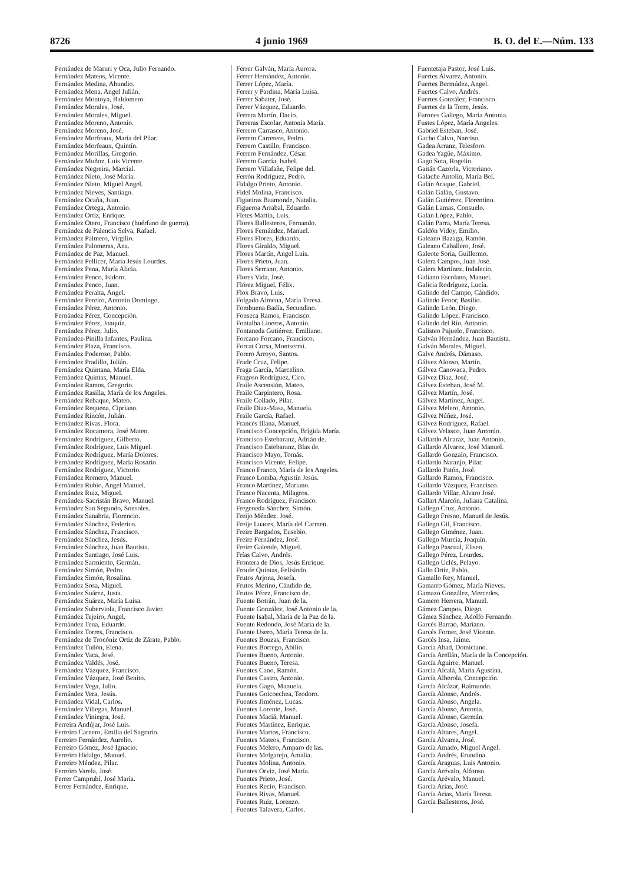8726 4 junio 1969 B. O. del E.—Núm. 133
Fernández de Maruri y Oca, Julio Fernando.
Fernández Mateos, Vicente.
Fernández Medina, Abundio.
Fernández Mena, Angel Julián.
Fernández Montoya, Baldomero.
Fernández Morales, José.
Fernández Morales, Miguel.
Fernández Moreno, Antonio.
Fernández Moreno, José.
Fernández Morfeaux, María del Pilar.
Fernández Morfeaux, Quintín.
Fernández Morillas, Gregorio.
Fernández Muñoz, Luis Vicente.
Fernández Negreira, Marcial.
Fernández Nieto, José María.
Fernández Nieto, Miguel Angel.
Fernández Nieves, Santiago.
Fernández Ocaña, Juan.
Fernández Ortega, Antonio.
Fernández Ortiz, Enrique.
Fernández Otero, Francisco (huérfano de guerra).
Fernández de Palencia Selva, Rafael.
Fernández Palmero, Virgilio.
Fernández Palomeras, Ana.
Fernández de Paz, Manuel.
Fernández Pellicer, María Jesús Lourdes.
Fernández Pena, María Alicia.
Fernández Penco, Isidoro.
Fernández Penco, Juan.
Fernández Peralta, Angel.
Fernández Pereiro, Antonio Domingo.
Fernández Pérez, Antonio.
Fernández Pérez, Concepción.
Fernández Pérez, Joaquín.
Fernández Pérez, Julio.
Fernández-Pinilla Infantes, Paulina.
Fernández Plaza, Francisco.
Fernández Poderoso, Pablo.
Fernández Pradillo, Julián.
Fernández Quintana, María Elda.
Fernández Quintas, Manuel.
Fernández Ramos, Gregorio.
Fernández Rasilla, María de los Angeles.
Fernández Rebaque, Mateo.
Fernández Requena, Cipriano.
Fernández Rincón, Julián.
Fernández Rivas, Flora.
Fernández Rocamora, José Mateo.
Fernández Rodríguez, Gilberto.
Fernández Rodríguez, Luis Miguel.
Fernández Rodríguez, María Dolores.
Fernández Rodríguez, María Rosario.
Fernández Rodríguez, Victorio.
Fernández Romero, Manuel.
Fernández Rubio, Angel Manuel.
Fernández Ruiz, Miguel.
Fernández-Sacristán Bravo, Manuel.
Fernández San Segundo, Sonsoles.
Fernández Sanabria, Florencio.
Fernández Sánchez, Federico.
Fernández Sánchez, Francisco.
Fernández Sánchez, Jesús.
Fernández Sánchez, Juan Bautista.
Fernández Santiago, José Luis.
Fernández Sarmiento, Germán.
Fernández Simón, Pedro.
Fernández Simón, Rosalina.
Fernández Sosa, Miguel.
Fernández Suárez, Justa.
Fernández Suárez, María Luisa.
Fernández Suberviola, Francisco Javier.
Fernández Tejeiro, Angel.
Fernández Tena, Eduardo.
Fernández Torres, Francisco.
Fernández de Trocóniz Ortiz de Zárate, Pablo.
Fernández Tuñón, Elena.
Fernández Vaca, José.
Fernández Valdés, José.
Fernández Vázquez, Francisco.
Fernández Vázquez, José Benito.
Fernández Vega, Julio.
Fernández Vera, Jesús.
Fernández Vidal, Carlos.
Fernández Villegas, Manuel.
Fernández Viniegra, José.
Ferreira Andújar, José Luis.
Ferreiro Carnero, Emilia del Sagrario.
Ferreiro Fernández, Aurelio.
Ferreiro Gómez, José Ignacio.
Ferreiro Hidalgo, Manuel.
Ferreiro Méndez, Pilar.
Ferreiro Varela, José.
Ferrer Camprubí, José María.
Ferrer Fernández, Enrique.
Ferrer Galván, María Aurora.
Ferrer Hernández, Antonio.
Ferrer López, María.
Ferrer y Pardina, María Luisa.
Ferrer Sabater, José.
Ferrer Vázquez, Eduardo.
Ferrera Martín, Dacio.
Ferreras Escolar, Antonia María.
Ferrero Carrasco, Antonio.
Ferrero Carretero, Pedro.
Ferrero Castillo, Francisco.
Ferrero Fernández, César.
Ferrero García, Isabel.
Ferrero Villafañe, Felipe del.
Ferrón Rodríguez, Pedro.
Fidalgo Prieto, Antonio.
Fidel Molina, Francisco.
Figueiras Baamonde, Natalia.
Figueroa Arrabal, Eduardo.
Fletes Martín, Luis.
Flores Ballesteros, Fernando.
Flores Fernández, Manuel.
Flores Flores, Eduardo.
Flores Giraldo, Miguel.
Flores Martín, Angel Luis.
Flores Prieto, Juan.
Flores Serrano, Antonio.
Flores Vida, José.
Flórez Miguel, Félix.
Flox Bravo, Luis.
Folgado Almena, María Teresa.
Fombuena Badía, Secundino.
Fonseca Ramos, Francisco.
Fontalba Lineros, Antonio.
Fontaneda Gutiérrez, Emiliano.
Forcano Forcano, Francisco.
Forcat Corsa, Montserrat.
Forero Arroyo, Santos.
Frade Cruz, Felipe.
Fraga García, Marcelino.
Fragoso Rodríguez, Ciro.
Fraile Ascensión, Mateo.
Fraile Carpintero, Rosa.
Fraile Collado, Pilar.
Fraile Díaz-Masa, Manuela.
Fraile García, Rafael.
Francés Illana, Manuel.
Francisco Concepción, Brígida María.
Francisco Estebaranz, Adrián de.
Francisco Estebaranz, Blas de.
Francisco Mayo, Tomás.
Francisco Vicente, Felipe.
Franco Franco, María de los Angeles.
Franco Lomba, Agustín Jesús.
Franco Martínez, Mariano.
Franco Nacenta, Milagros.
Franco Rodríguez, Francisco.
Fregeneda Sánchez, Simón.
Freijo Méndez, José.
Freije Luaces, María del Carmen.
Freire Bargados, Eusebio.
Freire Fernández, José.
Freire Galende, Miguel.
Frías Calvo, Andrés.
Frontera de Dios, Jesús Enrique.
Froufe Quintas, Felisindo.
Frutos Arjona, Josefa.
Frutos Merino, Cándido de.
Frutos Pérez, Francisco de.
Fuente Botrán, Juan de la.
Fuente González, José Antonio de la.
Fuente Isabal, María de la Paz de la.
Fuente Redondo, José María de la.
Fuente Usero, María Teresa de la.
Fuentes Bouzas, Francisco.
Fuentes Borrego, Abilio.
Fuentes Bueno, Antonio.
Fuentes Bueno, Teresa.
Fuentes Cano, Ramón.
Fuentes Castro, Antonio.
Fuentes Gago, Manuela.
Fuentes Goicoechea, Teodoro.
Fuentes Jiménez, Lucas.
Fuentes Lorente, José.
Fuentes Maciá, Manuel.
Fuentes Martínez, Enrique.
Fuentes Martos, Francisco.
Fuentes Mateos, Francisco.
Fuentes Melero, Amparo de las.
Fuentes Melgarejo, Amalia.
Fuentes Molina, Antonio.
Fuentes Orviz, José María.
Fuentes Prieto, José.
Fuentes Recio, Francisco.
Fuentes Rivas, Manuel.
Fuentes Ruiz, Lorenzo.
Fuentes Talavera, Carlos.
Fuentetaja Pastor, José Luis.
Fuertes Alvarez, Antonio.
Fuertes Bermúdez, Angel.
Fuertes Calvo, Andrés.
Fuertes González, Francisco.
Fuertes de la Torre, Jesús.
Furones Gallego, María Antonia.
Fustes López, María Angeles.
Gabriel Esteban, José.
Gacho Calvo, Narciso.
Gadea Arranz, Telesforo.
Gadea Yagüe, Máximo.
Gago Sota, Rogelio.
Gaitán Cazorla, Victoriano.
Galache Antolín, María Bel.
Galán Araque, Gabriel.
Galán Galán, Gustavo.
Galán Gutiérrez, Florentino.
Galán Lamas, Consuelo.
Galán López, Pablo.
Galán Parra, María Teresa.
Galdón Vidoy, Emilio.
Galeano Bazaga, Ramón.
Galeano Caballero, José.
Galeote Soria, Guillermo.
Galera Campos, Juan José.
Galera Martínez, Indalecio.
Galiano Escolano, Manuel.
Galicia Rodríguez, Lucía.
Galindo del Campo, Cándido.
Galindo Fenor, Basilio.
Galindo León, Diego.
Galindo López, Francisco.
Galindo del Río, Antonio.
Galisteo Pajuelo, Francisco.
Galván Hernández, Juan Bautista.
Galván Morales, Miguel.
Galve Andrés, Dámaso.
Gálvez Alonso, Martín.
Gálvez Canovaca, Pedro.
Gálvez Díaz, José.
Gálvez Esteban, José M.
Gálvez Martín, José.
Gálvez Martínez, Angel.
Gálvez Melero, Antonio.
Gálvez Núñez, José.
Gálvez Rodríguez, Rafael.
Gálvez Velasco, Juan Antonio.
Gallardo Alcaraz, Juan Antonio.
Gallardo Alvarez, José Manuel.
Gallardo Gonzalo, Francisco.
Gallardo Naranjo, Pilar.
Gallardo Patón, José.
Gallardo Ramos, Francisco.
Gallardo Vázquez, Francisco.
Gallardo Villar, Alvaro José.
Gallart Alarcón, Juliana Catalina.
Gallego Cruz, Antonio.
Gallego Fresno, Manuel de Jesús.
Gallego Gil, Francisco.
Gallego Giménez, Juan.
Gallego Murcia, Joaquín.
Gallego Pascual, Eliseo.
Gallego Pérez, Lourdes.
Gallego Uclés, Pelayo.
Gallo Ortiz, Pablo.
Gamallo Rey, Manuel.
Gamarro Gómez, María Nieves.
Gamazo González, Mercedes.
Gamero Herrera, Manuel.
Gámez Campos, Diego.
Gámez Sánchez, Adolfo Fernando.
Garcés Barrao, Mariano.
Garcés Forner, José Vicente.
Garcés Insa, Jaime.
García Abad, Domiciano.
García Arellán, María de la Concepción.
García Aguirre, Manuel.
García Alcalá, María Agustina.
García Alberola, Concepción.
García Alcázar, Raimundo.
García Alonso, Andrés.
García Alonso, Angela.
García Alonso, Antonia.
García Alonso, Germán.
García Alonso, Josefa.
García Altares, Angel.
García Alvarez, José.
García Amado, Miguel Angel.
García Andrés, Erundina.
García Araguas, Luis Antonio.
García Arévalo, Alfonso.
García Arévalo, Manuel.
García Arias, José.
García Arias, María Teresa.
García Ballesteros, José.